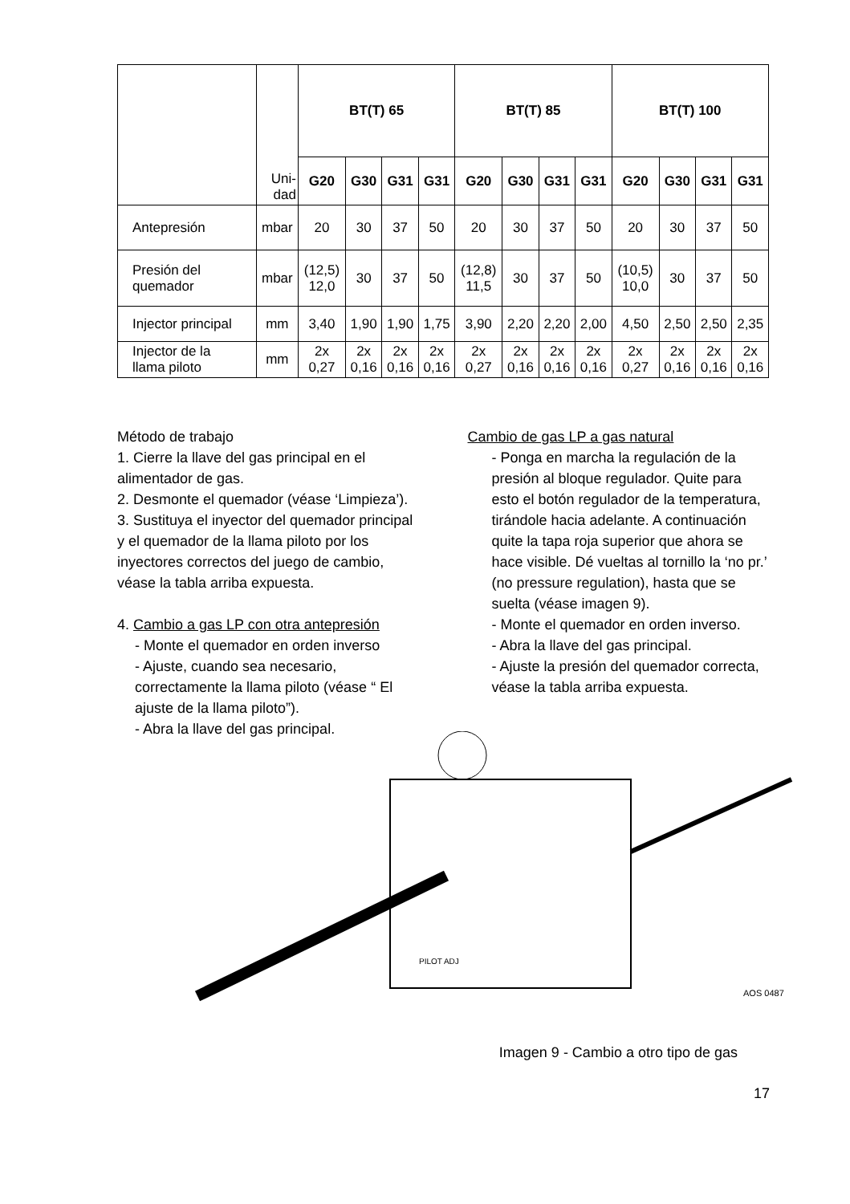| | Uni- dad | BT(T) 65 | | | | BT(T) 85 | | | | BT(T) 100 | | | |
| | | G20 | G30 | G31 | G31 | G20 | G30 | G31 | G31 | G20 | G30 | G31 | G31 |
| Antepresión | mbar | 20 | 30 | 37 | 50 | 20 | 30 | 37 | 50 | 20 | 30 | 37 | 50 |
| Presión del quemador | mbar | (12,5) 12,0 | 30 | 37 | 50 | (12,8) 11,5 | 30 | 37 | 50 | (10,5) 10,0 | 30 | 37 | 50 |
| Injector principal | mm | 3,40 | 1,90 | 1,90 | 1,75 | 3,90 | 2,20 | 2,20 | 2,00 | 4,50 | 2,50 | 2,50 | 2,35 |
| Injector de la llama piloto | mm | 2x 0,27 | 2x 0,16 | 2x 0,16 | 2x 0,16 | 2x 0,27 | 2x 0,16 | 2x 0,16 | 2x 0,16 | 2x 0,27 | 2x 0,16 | 2x 0,16 | 2x 0,16 |
Método de trabajo
1. Cierre la llave del gas principal en el alimentador de gas.
2. Desmonte el quemador (véase ‘Limpieza’).
3. Sustituya el inyector del quemador principal y el quemador de la llama piloto por los inyectores correctos del juego de cambio, véase la tabla arriba expuesta.
4. Cambio a gas LP con otra antepresión
- Monte el quemador en orden inverso
- Ajuste, cuando sea necesario, correctamente la llama piloto (véase “ El ajuste de la llama piloto”).
- Abra la llave del gas principal.
Cambio de gas LP a gas natural
- Ponga en marcha la regulación de la presión al bloque regulador. Quite para esto el botón regulador de la temperatura, tirándole hacia adelante. A continuación quite la tapa roja superior que ahora se hace visible. Dé vueltas al tornillo la ‘no pr.’ (no pressure regulation), hasta que se suelta (véase imagen 9).
- Monte el quemador en orden inverso.
- Abra la llave del gas principal.
- Ajuste la presión del quemador correcta, véase la tabla arriba expuesta.
PILOT ADJ
AOS 0487
Imagen 9 - Cambio a otro tipo de gas
17